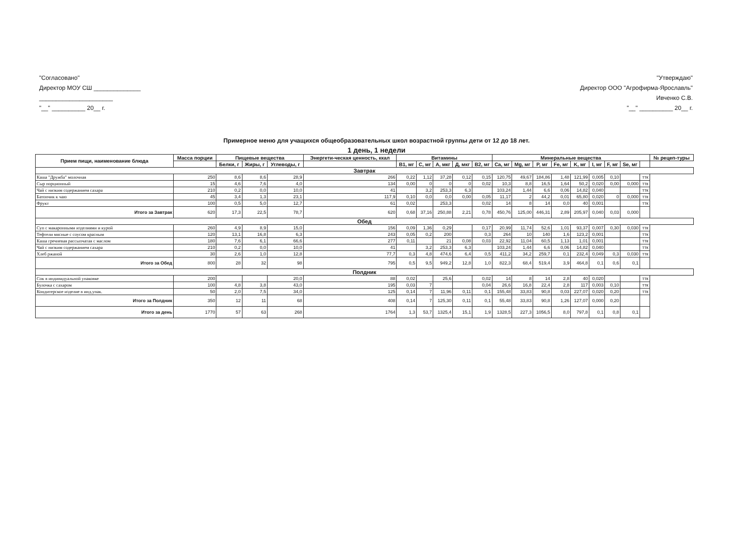"Согласовано"
Директор МОУ СШ ______________
______________________
"__" __________ 20__ г.
"Утверждаю"
Директор ООО "Агрофирма-Ярославль"
Ивченко С.В.
"__" __________ 20__ г.
Примерное меню для учащихся общеобразовательных школ возрастной группы дети от 12 до 18 лет.
1 день, 1 недели
| Прием пищи, наименование блюда | Масса порции | Пищевые вещества | | | Энергети-ческая ценность, ккал | Витамины | | | | | Минеральные вещества | | | | | | | | | № рецеп-туры |
| --- | --- | --- | --- | --- | --- | --- | --- | --- | --- | --- | --- | --- | --- | --- | --- | --- | --- | --- | --- | --- |
| | | Белки, г | Жиры, г | Углеводы, г | | B1, мг | C, мг | A, мкг | Д, мкг | B2, мг | Ca, мг | Mg, мг | P, мг | Fe, мг | K, мг | I, мг | F, мг | Se, мг | | |
| Завтрак | | | | | | | | | | | | | | | | | | | | |
| Каша "Дружба" молочная | 250 | 8,6 | 8,6 | 28,9 | 266 | 0,22 | 1,12 | 37,28 | 0,12 | 0,15 | 120,75 | 49,67 | 184,86 | 1,48 | 121,99 | 0,005 | 0,10 | | ттк | |
| Сыр порционный | 15 | 4,6 | 7,6 | 4,0 | 134 | 0,00 | 0 | 0 | 0 | 0,02 | 10,3 | 8,8 | 16,5 | 1,64 | 50,2 | 0,020 | 0,00 | 0,000 | ттк | |
| Чай с низким содержанием сахара | 210 | 0,2 | 0,0 | 10,0 | 41 | | 3,2 | 253,3 | 6,3 | | 103,24 | 1,44 | 6,6 | 0,06 | 14,82 | 0,040 | | | ттк | |
| Батончик к чаю | 45 | 3,4 | 1,3 | 23,1 | 117,9 | 0,10 | 0,0 | 0,0 | 0,00 | 0,05 | 11,17 | 2 | 44,2 | 0,01 | 65,80 | 0,020 | 0 | 0,000 | ттк | |
| Фрукт | 100 | 0,5 | 5,0 | 12,7 | 61 | 0,02 | | 253,3 | | 0,02 | 14 | 8 | 14 | 0,0 | 40 | 0,001 | | | ттк | |
| Итого за Завтрак | 620 | 17,3 | 22,5 | 78,7 | 620 | 0,68 | 37,16 | 250,88 | 2,21 | 0,78 | 450,76 | 125,00 | 446,31 | 2,89 | 205,97 | 0,040 | 0,03 | 0,000 | | |
| Обед | | | | | | | | | | | | | | | | | | | | |
| Суп с макаронными изделиями и курой | 260 | 4,9 | 8,9 | 15,0 | 156 | 0,09 | 1,36 | 0,29 | | 0,17 | 20,99 | 11,74 | 52,6 | 1,01 | 93,37 | 0,007 | 0,30 | 0,030 | ттк | |
| Тефтели мясные с соусом красным | 120 | 13,1 | 16,8 | 6,3 | 243 | 0,05 | 0,2 | 200 | | 0,3 | 264 | 10 | 140 | 1,6 | 123,2 | 0,001 | | | ттк | |
| Каша гречневая рассыпчатая с маслом | 180 | 7,6 | 6,1 | 66,6 | 277 | 0,11 | | 21 | 0,08 | 0,03 | 22,92 | 11,04 | 60,5 | 1,13 | 1,01 | 0,001 | | | ттк | |
| Чай с низким содержанием сахара | 210 | 0,2 | 0,0 | 10,0 | 41 | | 3,2 | 253,3 | 6,3 | | 103,24 | 1,44 | 6,6 | 0,06 | 14,82 | 0,040 | | | ттк | |
| Хлеб ржаной | 30 | 2,6 | 1,0 | 12,8 | 77,7 | 0,3 | 4,8 | 474,6 | 6,4 | 0,5 | 411,2 | 34,2 | 259,7 | 0,1 | 232,4 | 0,049 | 0,3 | 0,030 | ттк | |
| Итого за Обед | 800 | 28 | 32 | 98 | 795 | 0,5 | 9,5 | 949,2 | 12,8 | 1,0 | 822,3 | 68,4 | 519,4 | 3,9 | 464,8 | 0,1 | 0,6 | 0,1 | | |
| Полдник | | | | | | | | | | | | | | | | | | | | |
| Сок в индивидуальной упаковке | 200 | | | 20,0 | 88 | 0,02 | | 25,6 | | 0,02 | 14 | 8 | 14 | 2,8 | 40 | 0,020 | | | ттк | |
| Булочка с сахаром | 100 | 4,8 | 3,8 | 43,0 | 195 | 0,03 | 7 | | | 0,04 | 26,6 | 16,8 | 22,4 | 2,8 | 117 | 0,003 | 0,10 | | ттк | |
| Кондитерское изделие в инд.упак. | 50 | 2,0 | 7,5 | 34,0 | 125 | 0,14 | 7 | 11,96 | 0,11 | 0,1 | 155,48 | 33,83 | 90,8 | 0,03 | 227,07 | 0,020 | 0,20 | | ттк | |
| Итого за Полдник | 350 | 12 | 11 | 68 | 408 | 0,14 | 7 | 125,30 | 0,11 | 0,1 | 55,48 | 33,83 | 90,8 | 1,26 | 127,07 | 0,000 | 0,20 | | | |
| Итого за день | 1770 | 57 | 63 | 268 | 1764 | 1,3 | 53,7 | 1325,4 | 15,1 | 1,9 | 1328,5 | 227,3 | 1056,5 | 8,0 | 797,8 | 0,1 | 0,8 | 0,1 | | |